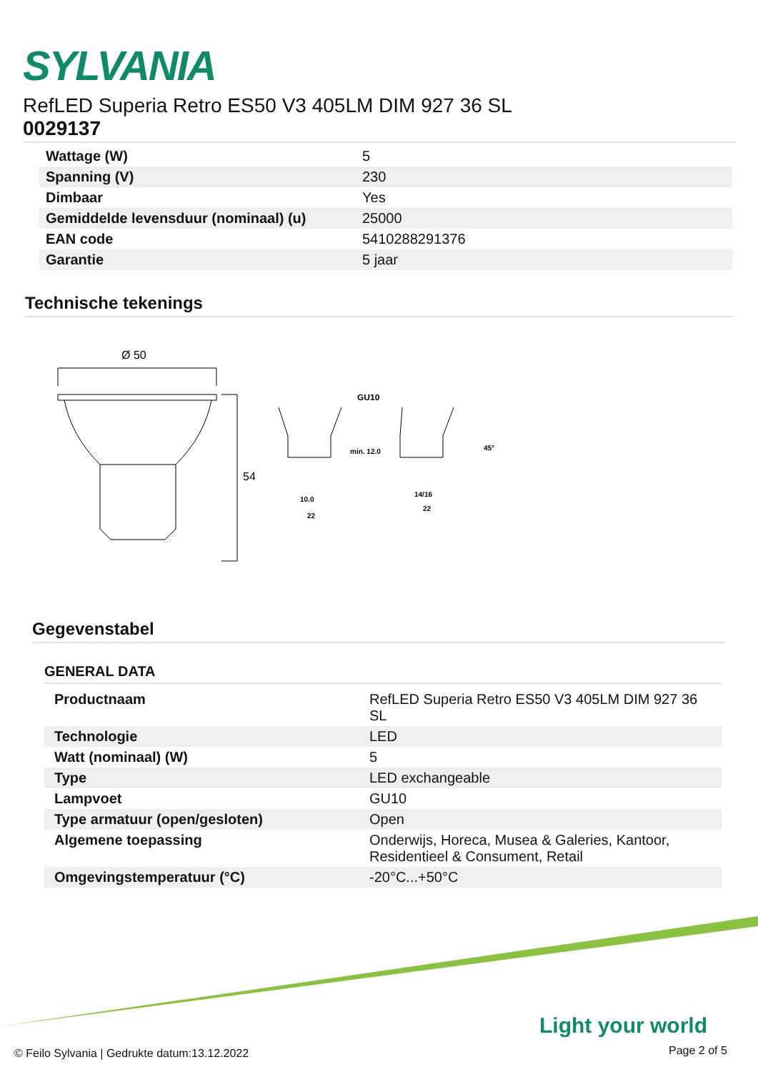SYLVANIA
RefLED Superia Retro ES50 V3 405LM DIM 927 36 SL
0029137
| Wattage (W) | 5 |
| Spanning (V) | 230 |
| Dimbaar | Yes |
| Gemiddelde levensduur (nominaal) (u) | 25000 |
| EAN code | 5410288291376 |
| Garantie | 5 jaar |
Technische tekenings
Ø 50
54
GU10
min. 12.0
10.0
22
14/16
22
45°
Gegevenstabel
GENERAL DATA
| Productnaam | RefLED Superia Retro ES50 V3 405LM DIM 927 36 SL |
| Technologie | LED |
| Watt (nominaal) (W) | 5 |
| Type | LED exchangeable |
| Lampvoet | GU10 |
| Type armatuur (open/gesloten) | Open |
| Algemene toepassing | Onderwijs, Horeca, Musea & Galeries, Kantoor, Residentieel & Consument, Retail |
| Omgevingstemperatuur (°C) | -20°C...+50°C |
Light your world
© Feilo Sylvania | Gedrukte datum:13.12.2022
Page 2 of 5